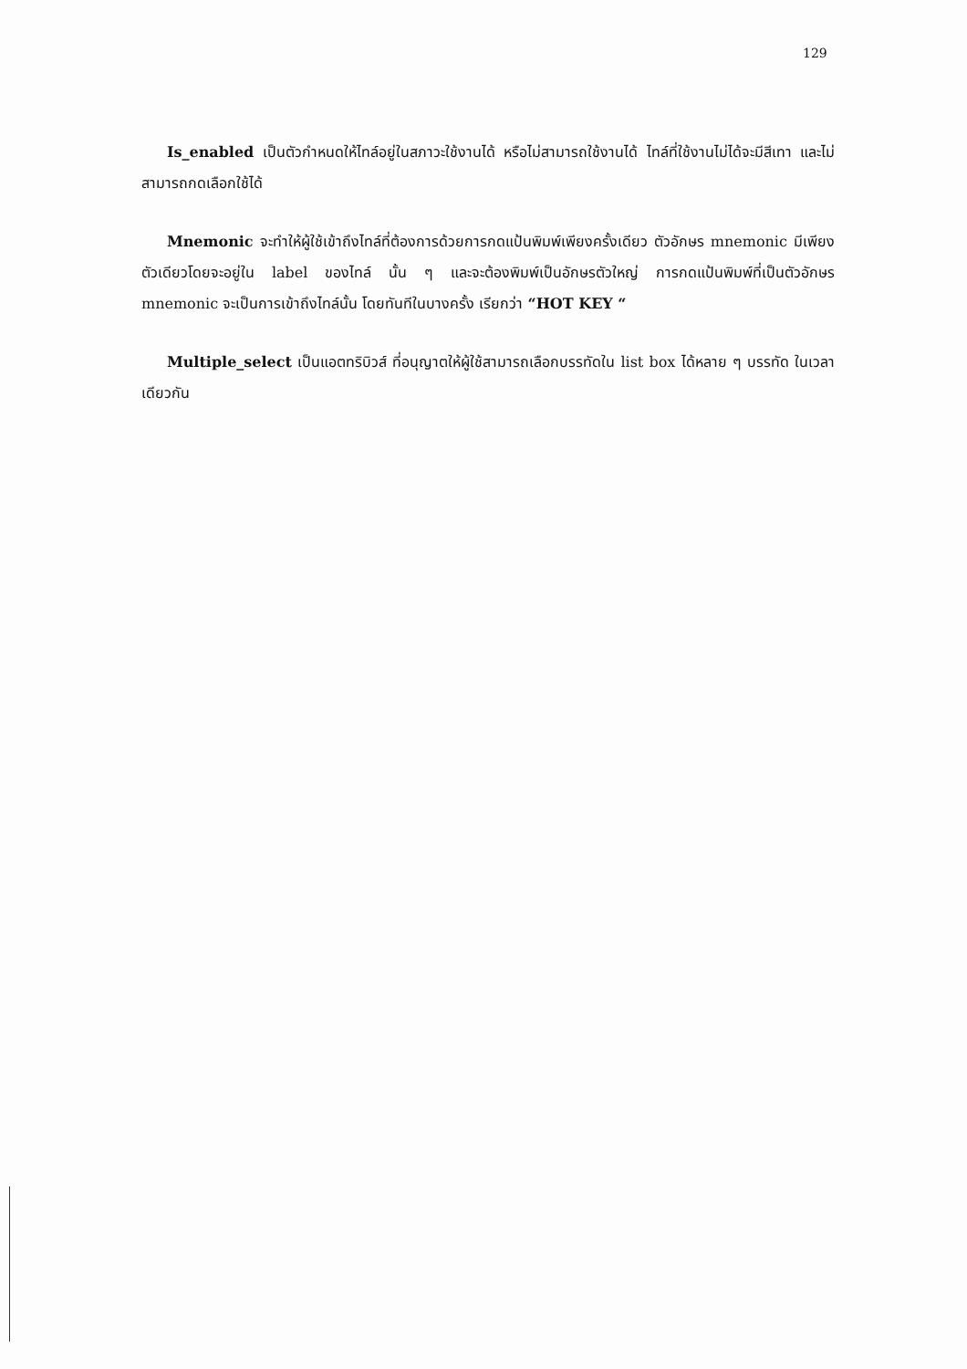129
Is_enabled เป็นตัวกำหนดให้ไทล์อยู่ในสภาวะใช้งานได้ หรือไม่สามารถใช้งานได้ ไทล์ที่ใช้งานไม่ได้จะมีสีเทา และไม่สามารถกดเลือกใช้ได้
Mnemonic จะทำให้ผู้ใช้เข้าถึงไทล์ที่ต้องการด้วยการกดแป้นพิมพ์เพียงครั้งเดียว ตัวอักษร mnemonic มีเพียงตัวเดียวโดยจะอยู่ใน label ของไทล์ นั้น ๆ และจะต้องพิมพ์เป็นอักษรตัวใหญ่ การกดแป้นพิมพ์ที่เป็นตัวอักษร mnemonic จะเป็นการเข้าถึงไทล์นั้น โดยทันทีในบางครั้ง เรียกว่า “HOT KEY “
Multiple_select เป็นแอตทริบิวส์ ที่อนุญาตให้ผู้ใช้สามารถเลือกบรรทัดใน list box ได้หลาย ๆ บรรทัด ในเวลาเดียวกัน